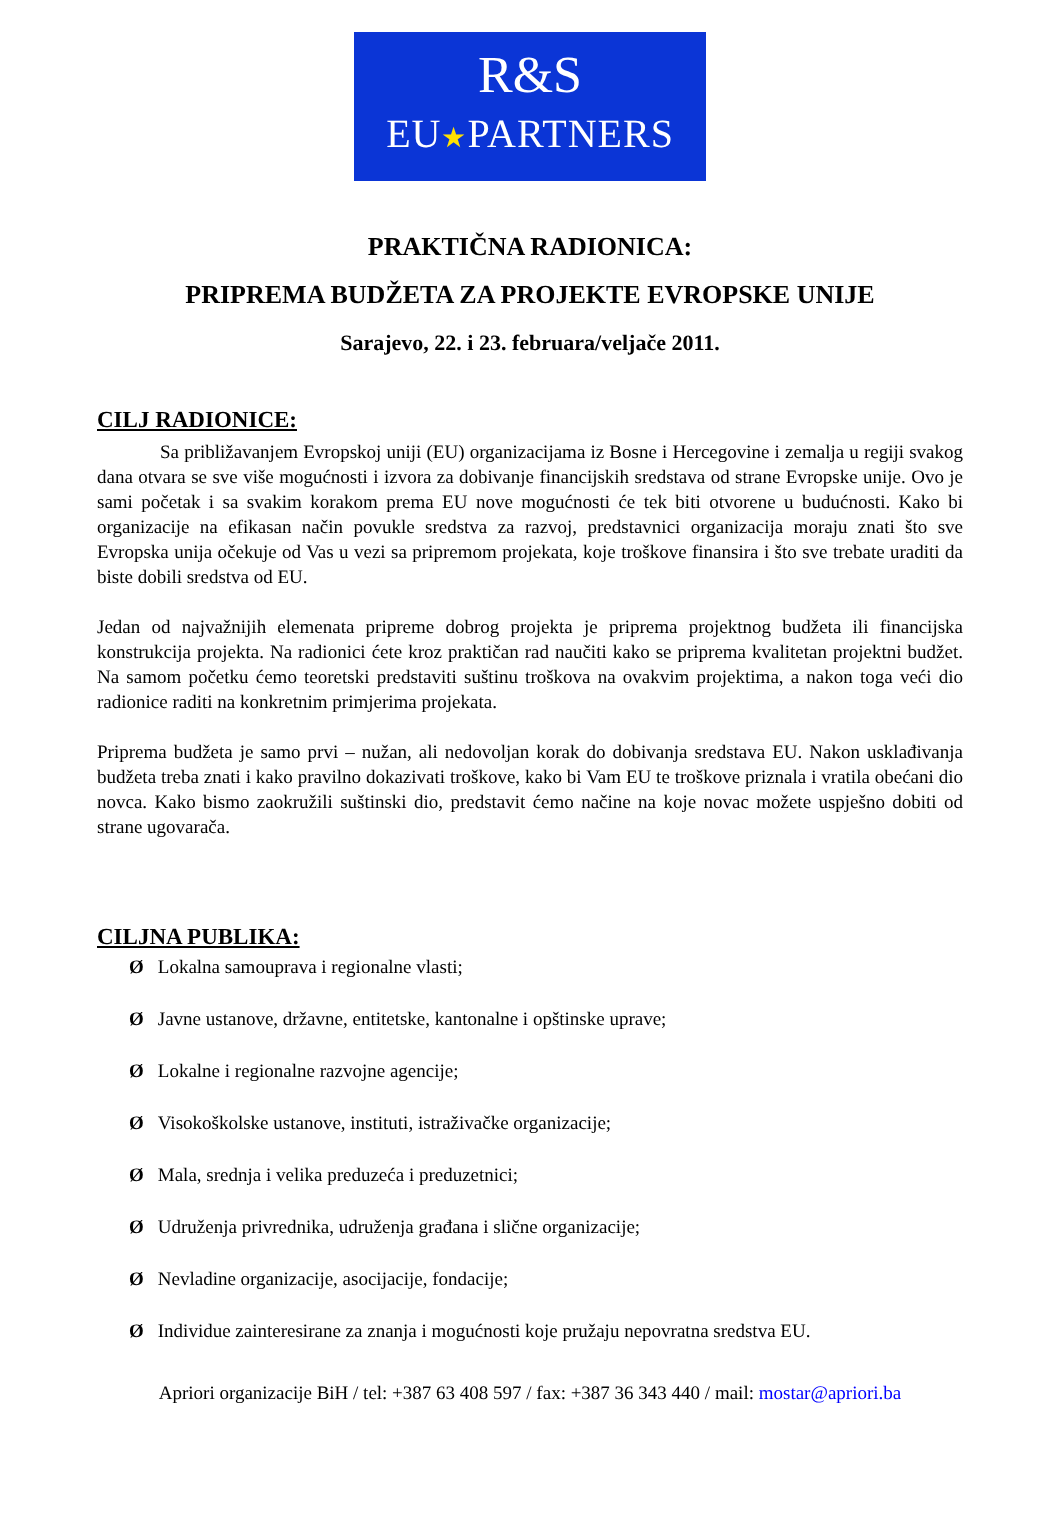R&S
EU★PARTNERS
PRAKTIČNA RADIONICA:
PRIPREMA BUDŽETA ZA PROJEKTE EVROPSKE UNIJE
Sarajevo, 22. i 23. februara/veljače 2011.
CILJ RADIONICE:
Sa približavanjem Evropskoj uniji (EU) organizacijama iz Bosne i Hercegovine i zemalja u regiji svakog dana otvara se sve više mogućnosti i izvora za dobivanje financijskih sredstava od strane Evropske unije. Ovo je sami početak i sa svakim korakom prema EU nove mogućnosti će tek biti otvorene u budućnosti. Kako bi organizacije na efikasan način povukle sredstva za razvoj, predstavnici organizacija moraju znati što sve Evropska unija očekuje od Vas u vezi sa pripremom projekata, koje troškove finansira i što sve trebate uraditi da biste dobili sredstva od EU.
Jedan od najvažnijih elemenata pripreme dobrog projekta je priprema projektnog budžeta ili financijska konstrukcija projekta. Na radionici ćete kroz praktičan rad naučiti kako se priprema kvalitetan projektni budžet. Na samom početku ćemo teoretski predstaviti suštinu troškova na ovakvim projektima, a nakon toga veći dio radionice raditi na konkretnim primjerima projekata.
Priprema budžeta je samo prvi – nužan, ali nedovoljan korak do dobivanja sredstava EU. Nakon usklađivanja budžeta treba znati i kako pravilno dokazivati troškove, kako bi Vam EU te troškove priznala i vratila obećani dio novca. Kako bismo zaokružili suštinski dio, predstavit ćemo načine na koje novac možete uspješno dobiti od strane ugovarača.
CILJNA PUBLIKA:
Ø Lokalna samouprava i regionalne vlasti;
Ø Javne ustanove, državne, entitetske, kantonalne i opštinske uprave;
Ø Lokalne i regionalne razvojne agencije;
Ø Visokoškolske ustanove, instituti, istraživačke organizacije;
Ø Mala, srednja i velika preduzeća i preduzetnici;
Ø Udruženja privrednika, udruženja građana i slične organizacije;
Ø Nevladine organizacije, asocijacije, fondacije;
Ø Individue zainteresirane za znanja i mogućnosti koje pružaju nepovratna sredstva EU.
Apriori organizacije BiH / tel: +387 63 408 597 / fax: +387 36 343 440 / mail: mostar@apriori.ba